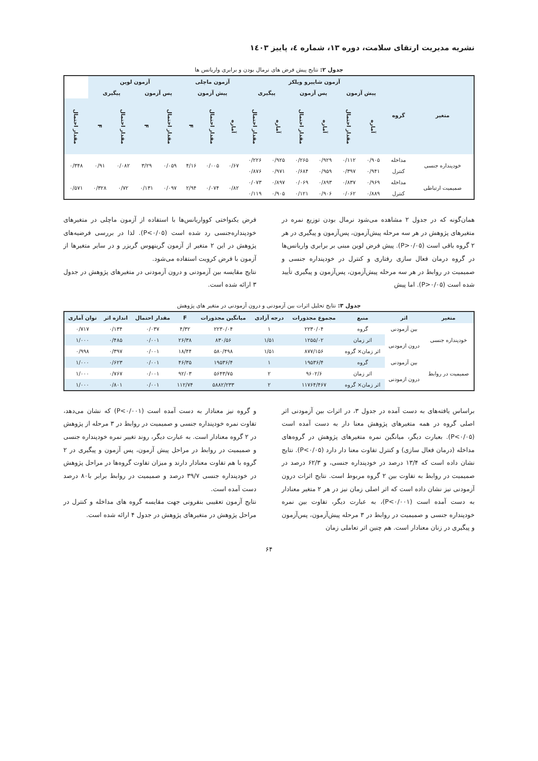نشریه مدیریت ارتقای سلامت، دوره ۱۳، شماره ٤، پاییز ۱٤۰۳
جدول ۲: نتایج پیش فرض های نرمال بودن و برابری واریانس ها
| متغیر | گروه | آزمون شاپیرو ویلکز | | | | | | آزمون ماچلی | | | آزمون لوین | | | | |
| --- | --- | --- | --- | --- | --- | --- | --- | --- | --- | --- | --- | --- | --- | --- | --- |
| | | پیش آزمون | | پس آزمون | | پیگیری | | پیش آزمون | | | پس آزمون | | پیگیری | | |
| | | آماره | مقدار احتمال | آماره | مقدار احتمال | آماره | مقدار احتمال | آماره | مقدار احتمال | F | مقدار احتمال | F | مقدار احتمال | F | مقدار احتمال |
| خودپنداره جنسی | مداخله | ۰/۹۰۵ | ۰/۱۱۲ | ۰/۹۲۹ | ۰/۲۶۵ | ۰/۹۲۵ | ۰/۲۲۶ | ۰/۶۷ | ۰/۰۰۵ | ۴/۱۶ | ۰/۰۵۹ | ۳/۲۹ | ۰/۰۸۲ | ۰/۹۱ | ۰/۳۴۸ |
| | کنترل | ۰/۹۴۱ | ۰/۳۹۷ | ۰/۹۵۹ | ۰/۶۸۴ | ۰/۹۷۱ | ۰/۸۷۶ | | | | | | | | |
| صمیمیت ارتباطی | مداخله | ۰/۹۶۹ | ۰/۸۳۷ | ۰/۸۹۳ | ۰/۰۶۹ | ۰/۸۹۷ | ۰/۰۷۳ | ۰/۸۲ | ۰/۰۷۴ | ۲/۹۴ | ۰/۰۹۷ | ۰/۱۳۱ | ۰/۷۲ | ۰/۳۲۸ | ۰/۵۷۱ |
| | کنترل | ۰/۸۸۹ | ۰/۰۶۲ | ۰/۹۰۶ | ۰/۱۲۱ | ۰/۹۰۵ | ۰/۱۱۹ | | | | | | | | |
همان‌گونه که در جدول ۲ مشاهده می‌شود نرمال بودن توزیع نمره در متغیرهای پژوهش در هر سه مرحله پیش‌آزمون، پس‌آزمون و پیگیری در هر ۲ گروه باقی است (P>۰/۰۵). پیش فرض لوین مبنی بر برابری واریانس‌ها در گروه درمان فعال سازی رفتاری و کنترل در خودپنداره جنسی و صمیمیت در روابط در هر سه مرحله پیش‌آزمون، پس‌آزمون و پیگیری تأیید شده است (P>۰/۰۵). اما پیش
فرض یکنواختی کوواریانس‌ها با استفاده از آزمون ماچلی در متغیرهای خودپنداره‌جنسی رد شده است (P<۰/۰۵). لذا در بررسی فرضیه‌های پژوهش در این ۲ متغیر از آزمون گرینهوس گریزر و در سایر متغیرها از آزمون با فرض کرویت استفاده می‌شود.
نتایج مقایسه بین آزمودنی و درون آزمودنی در متغیرهای پژوهش در جدول ۳ ارائه شده است.
جدول ۳: نتایج تحلیل اثرات بین آزمودنی و درون آزمودنی در متغیر های پژوهش
| متغیر | اثر | منبع | مجموع مجذورات | درجه آزادی | میانگین مجذورات | F | مقدار احتمال | اندازه اثر | توان آماری |
| --- | --- | --- | --- | --- | --- | --- | --- | --- | --- |
| خودپنداره جنسی | بین آزمودنی | گروه | ۲۲۳۰/۰۴ | ۱ | ۲۲۳۰/۰۴ | ۴/۳۲ | ۰/۰۳۷ | ۰/۱۳۴ | ۰/۷۱۷ |
| | درون ازمودنی | اثر زمان | ۱۲۵۵/۰۲ | ۱/۵۱ | ۸۳۰/۵۶ | ۲۶/۳۸ | ۰/۰۰۱ | ۰/۴۸۵ | ۱/۰۰۰ |
| | | اثر زمان× گروه | ۸۷۷/۱۵۶ | ۱/۵۱ | ۵۸۰/۴۹۸ | ۱۸/۴۴ | ۰/۰۰۱ | ۰/۳۹۷ | ۰/۹۹۸ |
| صمیمیت در روابط | بین آزمودنی | گروه | ۱۹۵۳۶/۴ | ۱ | ۱۹۵۳۶/۴ | ۴۶/۳۵ | ۰/۰۰۱ | ۰/۶۲۳ | ۱/۰۰۰ |
| | درون ازمودنی | اثر زمان | ۹۶۰۲/۶ | ۲ | ۵۶۴۳/۷۵ | ۹۲/۰۳ | ۰/۰۰۱ | ۰/۷۶۷ | ۱/۰۰۰ |
| | | اثر زمان× گروه | ۱۱۷۶۴/۴۶۷ | ۲ | ۵۸۸۲/۲۳۳ | ۱۱۲/۷۴ | ۰/۰۰۱ | ۰/۸۰۱ | ۱/۰۰۰ |
براساس یافته‌های به دست آمده در جدول ۳، در اثرات بین آزمودنی اثر اصلی گروه در همه متغیرهای پژوهش معنا دار به دست آمده است (P<۰/۰۵). بعبارت دیگر، میانگین نمره متغیرهای پژوهش در گروه‌های مداخله (درمان فعال سازی) و کنترل تفاوت معنا دار دارد (P<۰/۰۵). نتایج نشان داده است که ۱۳/۴ درصد در خودپنداره جنسی، و ۶۲/۳ درصد در صمیمیت در روابط به تفاوت بین ۲ گروه مربوط است. نتایج اثرات درون آزمودنی نیز نشان داده است که اثر اصلی زمان نیز در هر ۲ متغیر معنادار به دست آمده است (P<۰/۰۰۱)، به عبارت دیگر، تفاوت بین نمره خودپنداره جنسی و صمیمیت در روابط در ۳ مرحله پیش‌آزمون، پس‌آزمون و پیگیری در زنان معنادار است. هم چنین اثر تعاملی زمان
و گروه نیز معنادار به دست آمده است (P<۰/۰۰۱) که نشان می‌دهد، تفاوت نمره خودپنداره جنسی و صمیمیت در روابط در ۳ مرحله از پژوهش در ۲ گروه معنادار است. به عبارت دیگر، روند تغییر نمره خودپنداره جنسی و صمیمیت در روابط در مراحل پیش آزمون، پس آزمون و پیگیری در ۲ گروه با هم تفاوت معنادار دارند و میزان تفاوت گروه‌ها در مراحل پژوهش در خودپنداره جنسی ۳۹/۷ درصد و صمیمیت در روابط برابر با۸۰ درصد دست آمده است.
نتایج آزمون تعقیبی بنفرونی جهت مقایسه گروه های مداخله و کنترل در مراحل پژوهش در متغیرهای پژوهش در جدول ۴ ارائه شده است.
۶۴